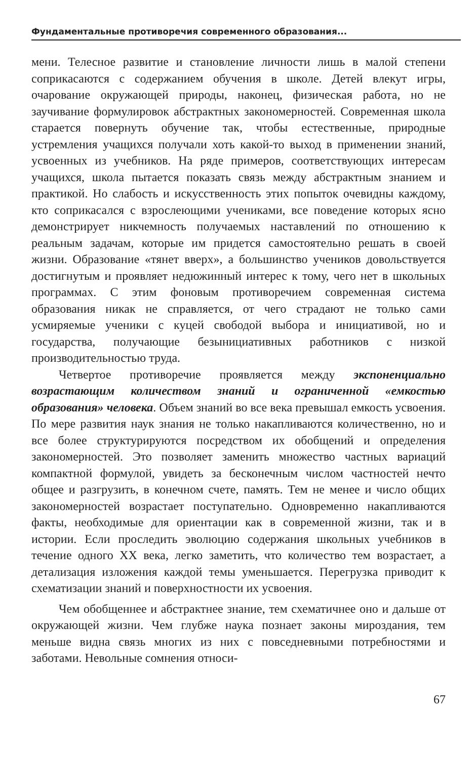Фундаментальные противоречия современного образования...
мени. Телесное развитие и становление личности лишь в малой степени соприкасаются с содержанием обучения в школе. Детей влекут игры, очарование окружающей природы, наконец, физическая работа, но не заучивание формулировок абстрактных закономерностей. Современная школа старается повернуть обучение так, чтобы естественные, природные устремления учащихся получали хоть какой-то выход в применении знаний, усвоенных из учебников. На ряде примеров, соответствующих интересам учащихся, школа пытается показать связь между абстрактным знанием и практикой. Но слабость и искусственность этих попыток очевидны каждому, кто соприкасался с взрослеющими учениками, все поведение которых ясно демонстрирует никчемность получаемых наставлений по отношению к реальным задачам, которые им придется самостоятельно решать в своей жизни. Образование «тянет вверх», а большинство учеников довольствуется достигнутым и проявляет недюжинный интерес к тому, чего нет в школьных программах. С этим фоновым противоречием современная система образования никак не справляется, от чего страдают не только сами усмиряемые ученики с куцей свободой выбора и инициативой, но и государства, получающие безынициативных работников с низкой производительностью труда.
Четвертое противоречие проявляется между экспоненциально возрастающим количеством знаний и ограниченной «емкостью образования» человека. Объем знаний во все века превышал емкость усвоения. По мере развития наук знания не только накапливаются количественно, но и все более структурируются посредством их обобщений и определения закономерностей. Это позволяет заменить множество частных вариаций компактной формулой, увидеть за бесконечным числом частностей нечто общее и разгрузить, в конечном счете, память. Тем не менее и число общих закономерностей возрастает поступательно. Одновременно накапливаются факты, необходимые для ориентации как в современной жизни, так и в истории. Если проследить эволюцию содержания школьных учебников в течение одного XX века, легко заметить, что количество тем возрастает, а детализация изложения каждой темы уменьшается. Перегрузка приводит к схематизации знаний и поверхностности их усвоения.
Чем обобщеннее и абстрактнее знание, тем схематичнее оно и дальше от окружающей жизни. Чем глубже наука познает законы мироздания, тем меньше видна связь многих из них с повседневными потребностями и заботами. Невольные сомнения относи-
67